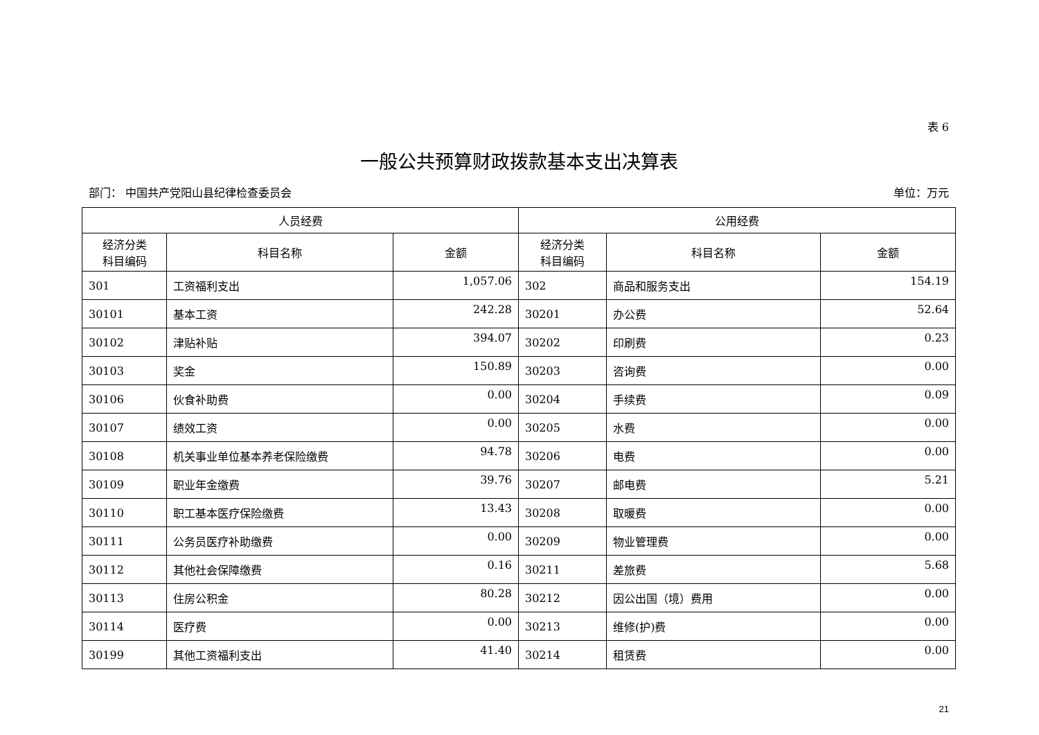表 6
一般公共预算财政拨款基本支出决算表
部门： 中国共产党阳山县纪律检查委员会 单位：万元
| 人员经费 | | | 公用经费 | | |
| --- | --- | --- | --- | --- | --- |
| 经济分类 科目编码 | 科目名称 | 金额 | 经济分类 科目编码 | 科目名称 | 金额 |
| 301 | 工资福利支出 | 1,057.06 | 302 | 商品和服务支出 | 154.19 |
| 30101 | 基本工资 | 242.28 | 30201 | 办公费 | 52.64 |
| 30102 | 津贴补贴 | 394.07 | 30202 | 印刷费 | 0.23 |
| 30103 | 奖金 | 150.89 | 30203 | 咨询费 | 0.00 |
| 30106 | 伙食补助费 | 0.00 | 30204 | 手续费 | 0.09 |
| 30107 | 绩效工资 | 0.00 | 30205 | 水费 | 0.00 |
| 30108 | 机关事业单位基本养老保险缴费 | 94.78 | 30206 | 电费 | 0.00 |
| 30109 | 职业年金缴费 | 39.76 | 30207 | 邮电费 | 5.21 |
| 30110 | 职工基本医疗保险缴费 | 13.43 | 30208 | 取暖费 | 0.00 |
| 30111 | 公务员医疗补助缴费 | 0.00 | 30209 | 物业管理费 | 0.00 |
| 30112 | 其他社会保障缴费 | 0.16 | 30211 | 差旅费 | 5.68 |
| 30113 | 住房公积金 | 80.28 | 30212 | 因公出国（境）费用 | 0.00 |
| 30114 | 医疗费 | 0.00 | 30213 | 维修(护)费 | 0.00 |
| 30199 | 其他工资福利支出 | 41.40 | 30214 | 租赁费 | 0.00 |
21